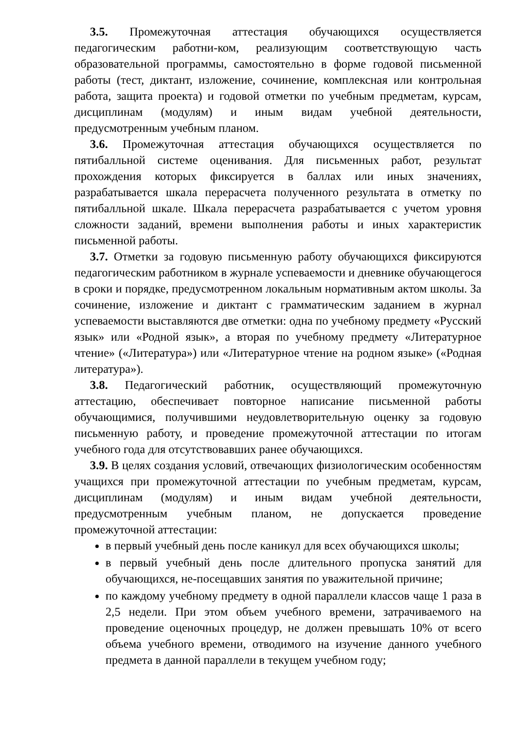3.5. Промежуточная аттестация обучающихся осуществляется педагогическим работни-ком, реализующим соответствующую часть образовательной программы, самостоятельно в форме годовой письменной работы (тест, диктант, изложение, сочинение, комплексная или контрольная работа, защита проекта) и годовой отметки по учебным предметам, курсам, дисциплинам (модулям) и иным видам учебной деятельности, предусмотренным учебным планом.
3.6. Промежуточная аттестация обучающихся осуществляется по пятибалльной системе оценивания. Для письменных работ, результат прохождения которых фиксируется в баллах или иных значениях, разрабатывается шкала перерасчета полученного результата в отметку по пятибалльной шкале. Шкала перерасчета разрабатывается с учетом уровня сложности заданий, времени выполнения работы и иных характеристик письменной работы.
3.7. Отметки за годовую письменную работу обучающихся фиксируются педагогическим работником в журнале успеваемости и дневнике обучающегося в сроки и порядке, предусмотренном локальным нормативным актом школы. За сочинение, изложение и диктант с грамматическим заданием в журнал успеваемости выставляются две отметки: одна по учебному предмету «Русский язык» или «Родной язык», а вторая по учебному предмету «Литературное чтение» («Литература») или «Литературное чтение на родном языке» («Родная литература»).
3.8. Педагогический работник, осуществляющий промежуточную аттестацию, обеспечивает повторное написание письменной работы обучающимися, получившими неудовлетворительную оценку за годовую письменную работу, и проведение промежуточной аттестации по итогам учебного года для отсутствовавших ранее обучающихся.
3.9. В целях создания условий, отвечающих физиологическим особенностям учащихся при промежуточной аттестации по учебным предметам, курсам, дисциплинам (модулям) и иным видам учебной деятельности, предусмотренным учебным планом, не допускается проведение промежуточной аттестации:
в первый учебный день после каникул для всех обучающихся школы;
в первый учебный день после длительного пропуска занятий для обучающихся, не-посещавших занятия по уважительной причине;
по каждому учебному предмету в одной параллели классов чаще 1 раза в 2,5 недели. При этом объем учебного времени, затрачиваемого на проведение оценочных процедур, не должен превышать 10% от всего объема учебного времени, отводимого на изучение данного учебного предмета в данной параллели в текущем учебном году;